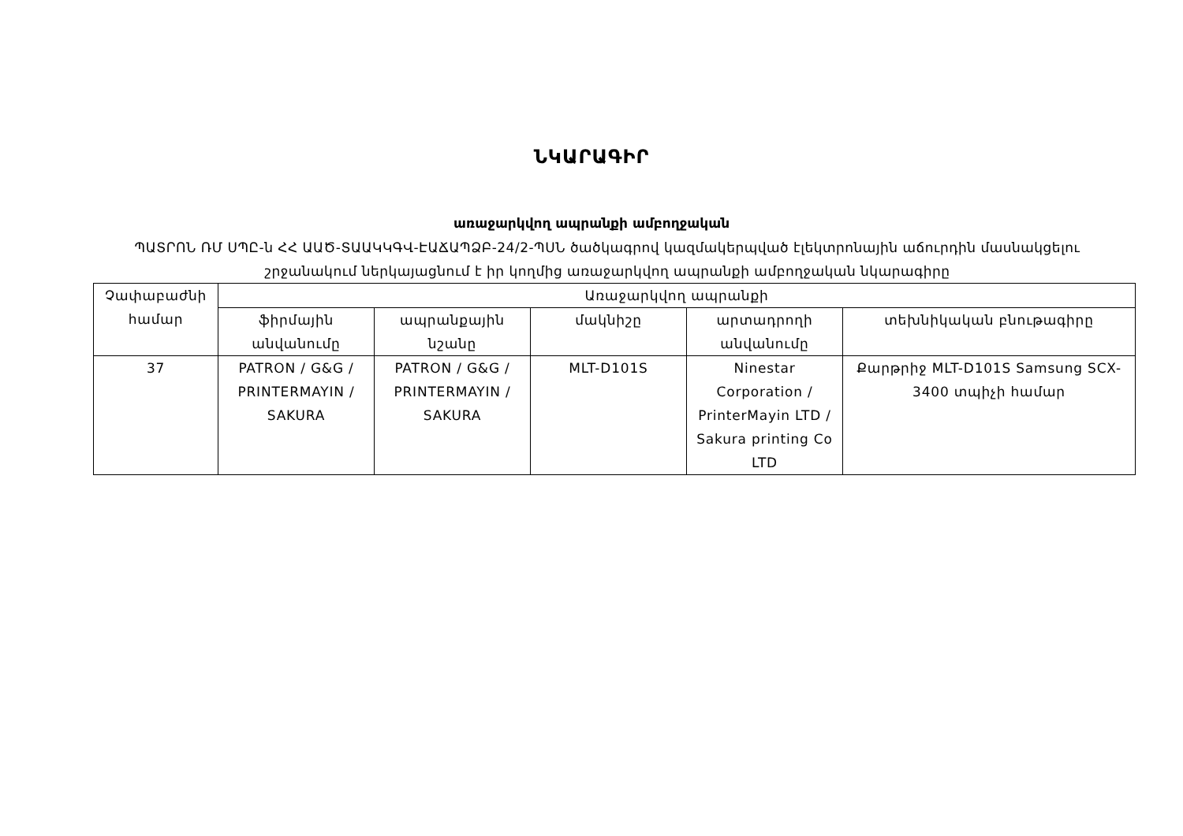ՆԿԱՐԱԳԻՐ
առաջարկվող ապրանքի ամբողջական
ՊԱՏՐՈՆ ՌՄ ՍՊԸ-ն ՀՀ ԱԱԾ-ՏԱԱԿԿԳՎ-ԷԱՃԱՊՁԲ-24/2-ՊՍՆ ծածկագրով կազմակերպված էլեկտրոնային աճուրդին մասնակցելու շրջանակում ներկայացնում է իր կողմից առաջարկվող ապրանքի ամբողջական նկարագիրը
| Չափաբաժնի համար | Առաջարկվող ապրանքի | | | | |
| --- | --- | --- | --- | --- | --- |
| | ֆիրմային անվանումը | ապրանքային նշանը | մակնիշը | արտադրողի անվանումը | տեխնիկական բնութագիրը |
| 37 | PATRON / G&G / PRINTERMAYIN / SAKURA | PATRON / G&G / PRINTERMAYIN / SAKURA | MLT-D101S | Ninestar Corporation / PrinterMayin LTD / Sakura printing Co LTD | Քարթրիջ MLT-D101S Samsung SCX-3400 տպիչի համար |